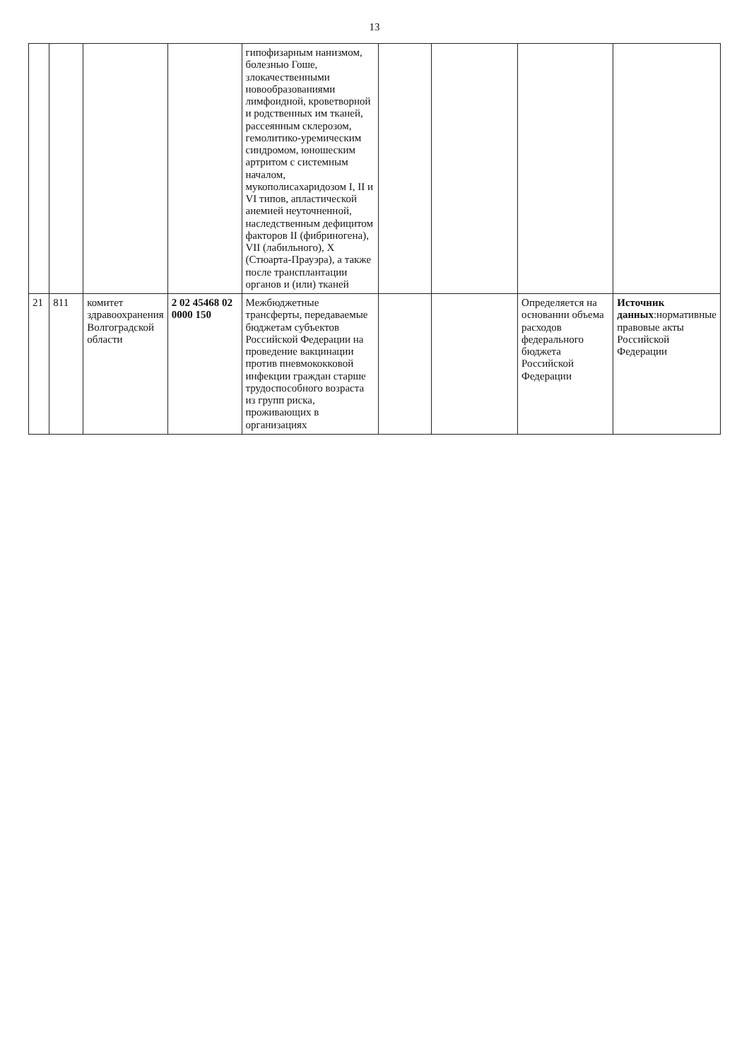13
| | | | | гипофизарным нанизмом, болезнью Гоше, злокачественными новообразованиями лимфоидной, кроветворной и родственных им тканей, рассеянным склерозом, гемолитико-уремическим синдромом, юношеским артритом с системным началом, мукополисахаридозом I, II и VI типов, апластической анемией неуточненной, наследственным дефицитом факторов II (фибриногена), VII (лабильного), X (Стюарта-Прауэра), а также после трансплантации органов и (или) тканей | | | | |
| 21 | 811 | комитет здравоохранения Волгоградской области | 2 02 45468 02 0000 150 | Межбюджетные трансферты, передаваемые бюджетам субъектов Российской Федерации на проведение вакцинации против пневмококковой инфекции граждан старше трудоспособного возраста из групп риска, проживающих в организациях | | | Определяется на основании объема расходов федерального бюджета Российской Федерации | Источник данных :нормативные правовые акты Российской Федерации |